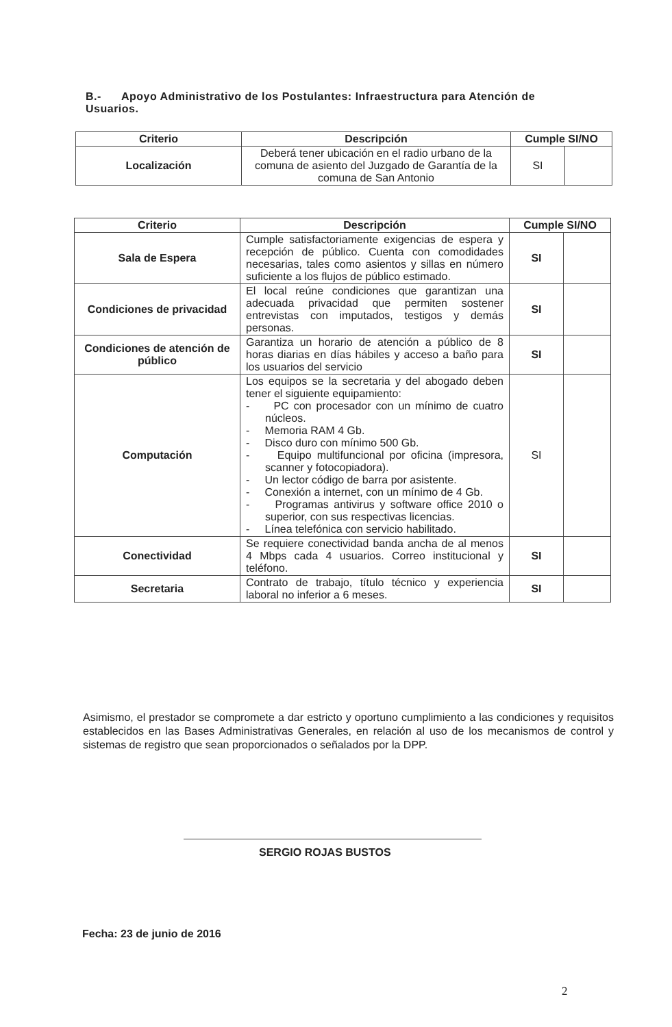B.- Apoyo Administrativo de los Postulantes: Infraestructura para Atención de Usuarios.
| Criterio | Descripción | Cumple SI/NO | |
| --- | --- | --- | --- |
| Localización | Deberá tener ubicación en el radio urbano de la comuna de asiento del Juzgado de Garantía de la comuna de San Antonio | SI | |
| Criterio | Descripción | Cumple SI/NO | |
| --- | --- | --- | --- |
| Sala de Espera | Cumple satisfactoriamente exigencias de espera y recepción de público. Cuenta con comodidades necesarias, tales como asientos y sillas en número suficiente a los flujos de público estimado. | SI | |
| Condiciones de privacidad | El local reúne condiciones que garantizan una adecuada privacidad que permiten sostener entrevistas con imputados, testigos y demás personas. | SI | |
| Condiciones de atención de público | Garantiza un horario de atención a público de 8 horas diarias en días hábiles y acceso a baño para los usuarios del servicio | SI | |
| Computación | Los equipos se la secretaria y del abogado deben tener el siguiente equipamiento: - PC con procesador con un mínimo de cuatro núcleos. - Memoria RAM 4 Gb. - Disco duro con mínimo 500 Gb. - Equipo multifuncional por oficina (impresora, scanner y fotocopiadora). - Un lector código de barra por asistente. - Conexión a internet, con un mínimo de 4 Gb. - Programas antivirus y software office 2010 o superior, con sus respectivas licencias. - Línea telefónica con servicio habilitado. | SI | |
| Conectividad | Se requiere conectividad banda ancha de al menos 4 Mbps cada 4 usuarios. Correo institucional y teléfono. | SI | |
| Secretaria | Contrato de trabajo, título técnico y experiencia laboral no inferior a 6 meses. | SI | |
Asimismo, el prestador se compromete a dar estricto y oportuno cumplimiento a las condiciones y requisitos establecidos en las Bases Administrativas Generales, en relación al uso de los mecanismos de control y sistemas de registro que sean proporcionados o señalados por la DPP.
SERGIO ROJAS BUSTOS
Fecha: 23 de junio de 2016
2